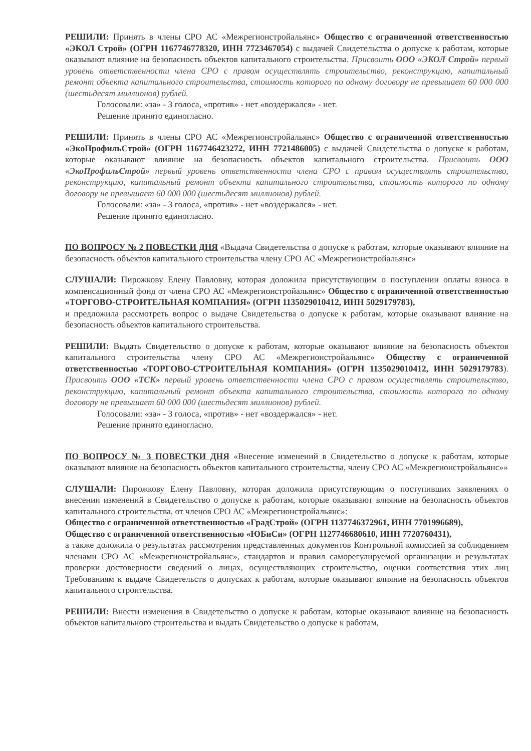РЕШИЛИ: Принять в члены СРО АС «Межрегионстройальянс» Общество с ограниченной ответственностью «ЭКОЛ Строй» (ОГРН 1167746778320, ИНН 7723467054) с выдачей Свидетельства о допуске к работам, которые оказывают влияние на безопасность объектов капитального строительства. Присвоить ООО «ЭКОЛ Строй» первый уровень ответственности члена СРО с правом осуществлять строительство, реконструкцию, капитальный ремонт объекта капитального строительства, стоимость которого по одному договору не превышает 60 000 000 (шестьдесят миллионов) рублей.
Голосовали: «за» - 3 голоса, «против» - нет «воздержался» - нет.
Решение принято единогласно.
РЕШИЛИ: Принять в члены СРО АС «Межрегионстройальянс» Общество с ограниченной ответственностью «ЭкоПрофильСтрой» (ОГРН 1167746423272, ИНН 7721486005) с выдачей Свидетельства о допуске к работам, которые оказывают влияние на безопасность объектов капитального строительства. Присвоить ООО «ЭкоПрофильСтрой» первый уровень ответственности члена СРО с правом осуществлять строительство, реконструкцию, капитальный ремонт объекта капитального строительства, стоимость которого по одному договору не превышает 60 000 000 (шестьдесят миллионов) рублей.
Голосовали: «за» - 3 голоса, «против» - нет «воздержался» - нет.
Решение принято единогласно.
ПО ВОПРОСУ № 2 ПОВЕСТКИ ДНЯ «Выдача Свидетельства о допуске к работам, которые оказывают влияние на безопасность объектов капитального строительства члену СРО АС «Межрегионстройальянс»
СЛУШАЛИ: Пирожкову Елену Павловну, которая доложила присутствующим о поступлении оплаты взноса в компенсационный фонд от члена СРО АС «Межрегионстройальянс» Общество с ограниченной ответственностью «ТОРГОВО-СТРОИТЕЛЬНАЯ КОМПАНИЯ» (ОГРН 1135029010412, ИНН 5029179783),
и предложила рассмотреть вопрос о выдаче Свидетельства о допуске к работам, которые оказывают влияние на безопасность объектов капитального строительства.
РЕШИЛИ: Выдать Свидетельство о допуске к работам, которые оказывают влияние на безопасность объектов капитального строительства члену СРО АС «Межрегионстройальянс» Обществу с ограниченной ответственностью «ТОРГОВО-СТРОИТЕЛЬНАЯ КОМПАНИЯ» (ОГРН 1135029010412, ИНН 5029179783). Присвоить ООО «ТСК» первый уровень ответственности члена СРО с правом осуществлять строительство, реконструкцию, капитальный ремонт объекта капитального строительства, стоимость которого по одному договору не превышает 60 000 000 (шестьдесят миллионов) рублей.
Голосовали: «за» - 3 голоса, «против» - нет «воздержался» - нет.
Решение принято единогласно.
ПО ВОПРОСУ № 3 ПОВЕСТКИ ДНЯ «Внесение изменений в Свидетельство о допуске к работам, которые оказывают влияние на безопасность объектов капитального строительства, члену СРО АС «Межрегионстройальянс»»
СЛУШАЛИ: Пирожкову Елену Павловну, которая доложила присутствующим о поступивших заявлениях о внесении изменений в Свидетельство о допуске к работам, которые оказывают влияние на безопасность объектов капитального строительства, от членов СРО АС «Межрегионстройальянс»:
Общество с ограниченной ответственностью «ГрадСтрой» (ОГРН 1137746372961, ИНН 7701996689),
Общество с ограниченной ответственностью «ЮБиСи» (ОГРН 1127746680610, ИНН 7720760431),
а также доложила о результатах рассмотрения представленных документов Контрольной комиссией за соблюдением членами СРО АС «Межрегионстройальянс», стандартов и правил саморегулируемой организации и результатах проверки достоверности сведений о лицах, осуществляющих строительство, оценки соответствия этих лиц Требованиям к выдаче Свидетельств о допусках к работам, которые оказывают влияние на безопасность объектов капитального строительства.
РЕШИЛИ: Внести изменения в Свидетельство о допуске к работам, которые оказывают влияние на безопасность объектов капитального строительства и выдать Свидетельство о допуске к работам,